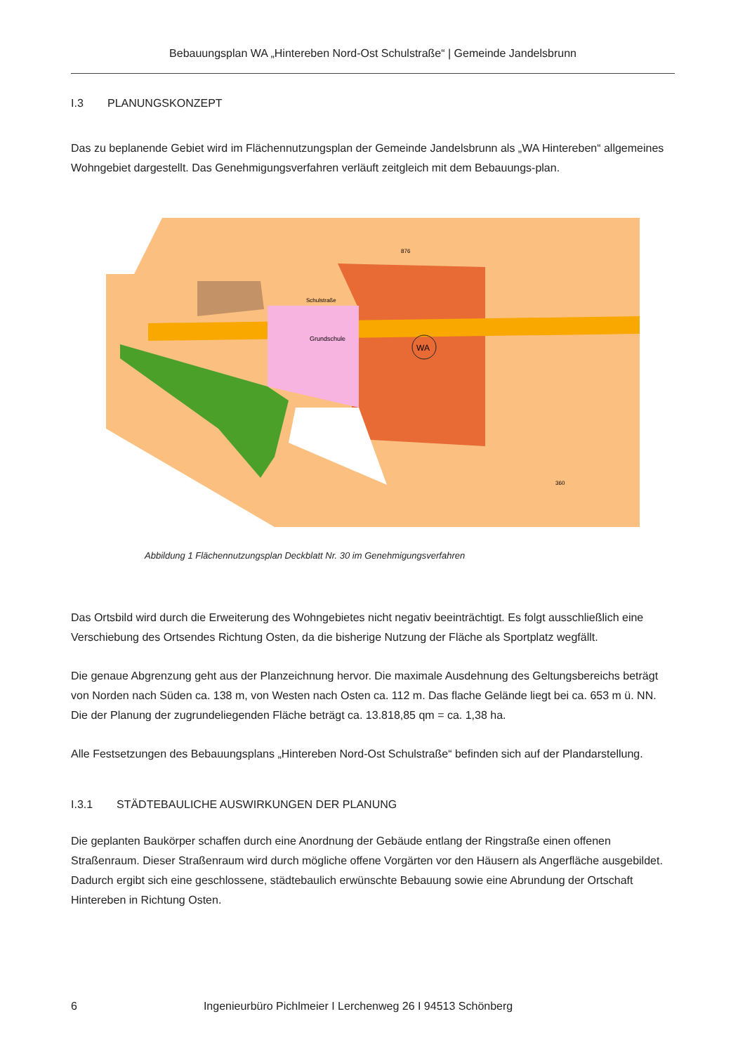Bebauungsplan WA „Hintereben Nord-Ost Schulstraße“ | Gemeinde Jandelsbrunn
I.3 PLANUNGSKONZEPT
Das zu beplanende Gebiet wird im Flächennutzungsplan der Gemeinde Jandelsbrunn als „WA Hintereben“ allgemeines Wohngebiet dargestellt. Das Genehmigungsverfahren verläuft zeitgleich mit dem Bebauungs-plan.
WA
Grundschule
Schulstraße
360
876
Abbildung 1 Flächennutzungsplan Deckblatt Nr. 30 im Genehmigungsverfahren
Das Ortsbild wird durch die Erweiterung des Wohngebietes nicht negativ beeinträchtigt. Es folgt ausschließlich eine Verschiebung des Ortsendes Richtung Osten, da die bisherige Nutzung der Fläche als Sportplatz wegfällt.
Die genaue Abgrenzung geht aus der Planzeichnung hervor. Die maximale Ausdehnung des Geltungsbereichs beträgt von Norden nach Süden ca. 138 m, von Westen nach Osten ca. 112 m. Das flache Gelände liegt bei ca. 653 m ü. NN. Die der Planung der zugrundeliegenden Fläche beträgt ca. 13.818,85 qm = ca. 1,38 ha.
Alle Festsetzungen des Bebauungsplans „Hintereben Nord-Ost Schulstraße“ befinden sich auf der Plandarstellung.
I.3.1 STÄDTEBAULICHE AUSWIRKUNGEN DER PLANUNG
Die geplanten Baukörper schaffen durch eine Anordnung der Gebäude entlang der Ringstraße einen offenen Straßenraum. Dieser Straßenraum wird durch mögliche offene Vorgärten vor den Häusern als Angerfläche ausgebildet. Dadurch ergibt sich eine geschlossene, städtebaulich erwünschte Bebauung sowie eine Abrundung der Ortschaft Hintereben in Richtung Osten.
6 Ingenieurbüro Pichlmeier I Lerchenweg 26 I 94513 Schönberg